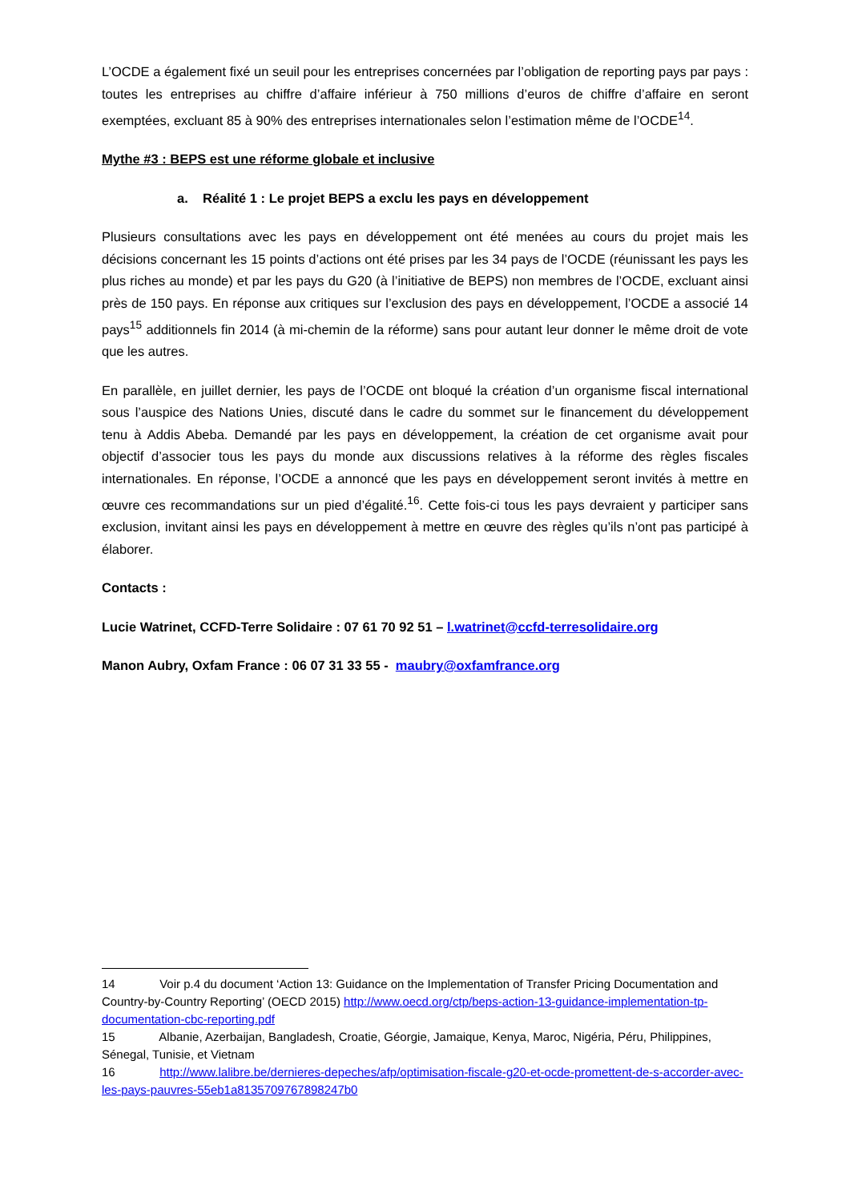L’OCDE a également fixé un seuil pour les entreprises concernées par l’obligation de reporting pays par pays : toutes les entreprises au chiffre d’affaire inférieur à 750 millions d’euros de chiffre d’affaire en seront exemptées, excluant 85 à 90% des entreprises internationales selon l’estimation même de l’OCDE<sup>14</sup>.
Mythe #3 : BEPS est une réforme globale et inclusive
a. Réalité 1 : Le projet BEPS a exclu les pays en développement
Plusieurs consultations avec les pays en développement ont été menées au cours du projet mais les décisions concernant les 15 points d’actions ont été prises par les 34 pays de l’OCDE (réunissant les pays les plus riches au monde) et par les pays du G20 (à l’initiative de BEPS) non membres de l’OCDE, excluant ainsi près de 150 pays. En réponse aux critiques sur l’exclusion des pays en développement, l’OCDE a associé 14 pays<sup>15</sup> additionnels fin 2014 (à mi-chemin de la réforme) sans pour autant leur donner le même droit de vote que les autres.
En parallèle, en juillet dernier, les pays de l’OCDE ont bloqué la création d’un organisme fiscal international sous l’auspice des Nations Unies, discuté dans le cadre du sommet sur le financement du développement tenu à Addis Abeba. Demandé par les pays en développement, la création de cet organisme avait pour objectif d’associer tous les pays du monde aux discussions relatives à la réforme des règles fiscales internationales. En réponse, l’OCDE a annoncé que les pays en développement seront invités à mettre en œuvre ces recommandations sur un pied d’égalité.<sup>16</sup>. Cette fois-ci tous les pays devraient y participer sans exclusion, invitant ainsi les pays en développement à mettre en œuvre des règles qu’ils n’ont pas participé à élaborer.
Contacts :
Lucie Watrinet, CCFD-Terre Solidaire : 07 61 70 92 51 – l.watrinet@ccfd-terresolidaire.org
Manon Aubry, Oxfam France : 06 07 31 33 55 - maubry@oxfamfrance.org
14 Voir p.4 du document ‘Action 13: Guidance on the Implementation of Transfer Pricing Documentation and Country-by-Country Reporting’ (OECD 2015) http://www.oecd.org/ctp/beps-action-13-guidance-implementation-tp-documentation-cbc-reporting.pdf
15 Albanie, Azerbaijan, Bangladesh, Croatie, Géorgie, Jamaique, Kenya, Maroc, Nigéria, Péru, Philippines, Sénegal, Tunisie, et Vietnam
16 http://www.lalibre.be/dernieres-depeches/afp/optimisation-fiscale-g20-et-ocde-promettent-de-s-accorder-avec-les-pays-pauvres-55eb1a8135709767898247b0